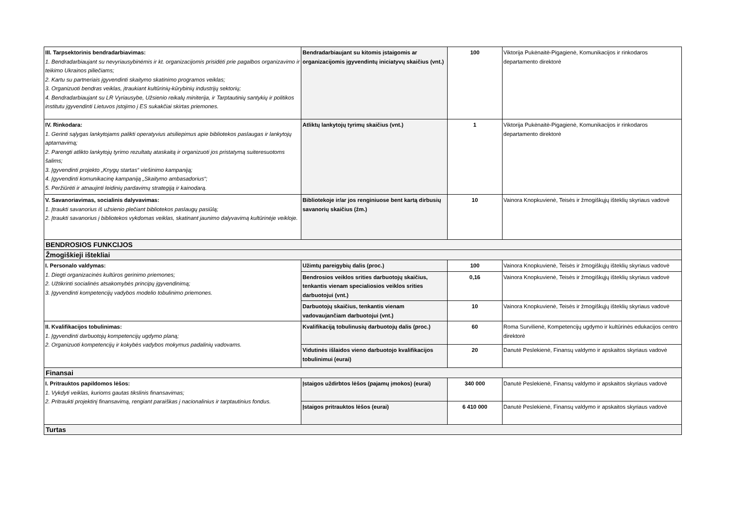| III. Tarpsektorinis bendradarbiavimas: 1. Bendradarbiaujant su nevyriausybinėmis ir kt. organizacijomis prisidėti prie pagalbos organizavimo ir teikimo Ukrainos piliečiams; 2. Kartu su partneriais įgyvendinti skaitymo skatinimo programos veiklas; 3. Organizuoti bendras veiklas, įtraukiant kultūrinių-kūrybinių industrijų sektorių; 4. Bendradarbiaujant su LR Vyriausybe, Užsienio reikalų miniterija, ir Tarptautinių santykių ir politikos institutu įgyvendinti Lietuvos įstojimo į ES sukakčiai skirtas priemones. | Bendradarbiaujant su kitomis įstaigomis ar organizacijomis įgyvendintų iniciatyvų skaičius (vnt.) | 100 | Viktorija Pukėnaitė-Pigagienė, Komunikacijos ir rinkodaros departamento direktorė |
| IV. Rinkodara: 1. Gerinti sąlygas lankytojams palikti operatyvius atsiliepimus apie bibliotekos paslaugas ir lankytojų aptarnavimą; 2. Parengti atlikto lankytojų tyrimo rezultatų ataskaitą ir organizuoti jos pristatymą suiteresuotoms šalims; 3. Įgyvendinti projekto „Knygų startas“ viešinimo kampaniją; 4. Įgyvendinti komunikacinę kampaniją „Skaitymo ambasadorius“; 5. Peržiūrėti ir atnaujinti leidinių pardavimų strategiją ir kainodarą. | Atliktų lankytojų tyrimų skaičius (vnt.) | 1 | Viktorija Pukėnaitė-Pigagienė, Komunikacijos ir rinkodaros departamento direktorė |
| V. Savanoriavimas, socialinis dalyvavimas: 1. Įtraukti savanorius iš užsienio plečiant bibliotekos paslaugų pasiūlą; 2. Įtraukti savanorius į bibliotekos vykdomas veiklas, skatinant jaunimo dalyvavimą kultūrinėje veikloje. | Bibliotekoje ir/ar jos renginiuose bent kartą dirbusių savanorių skaičius (žm.) | 10 | Vainora Knopkuvienė, Teisės ir žmogiškųjų išteklių skyriaus vadovė |
| BENDROSIOS FUNKCIJOS | | | |
| Žmogiškieji ištekliai | | | |
| I. Personalo valdymas: 1. Diegti organizacinės kultūros gerinimo priemones; 2. Užtikrinti socialinės atsakomybės principų įgyvendinimą; 3. Įgyvendinti kompetencijų vadybos modelio tobulinimo priemones. | Užimtų pareigybių dalis (proc.) | 100 | Vainora Knopkuvienė, Teisės ir žmogiškųjų išteklių skyriaus vadovė |
| | Bendrosios veiklos srities darbuotojų skaičius, tenkantis vienam specialiosios veiklos srities darbuotojui (vnt.) | 0,16 | Vainora Knopkuvienė, Teisės ir žmogiškųjų išteklių skyriaus vadovė |
| | Darbuotojų skaičius, tenkantis vienam vadovaujančiam darbuotojui (vnt.) | 10 | Vainora Knopkuvienė, Teisės ir žmogiškųjų išteklių skyriaus vadovė |
| II. Kvalifikacijos tobulinimas: 1. Įgyvendinti darbuotojų kompetencijų ugdymo planą; 2. Organizuoti kompetencijų ir kokybės vadybos mokymus padalinių vadovams. | Kvalifikaciją tobulinusių darbuotojų dalis (proc.) | 60 | Roma Survilienė, Kompetencijų ugdymo ir kultūrinės edukacijos centro direktorė |
| | Vidutinės išlaidos vieno darbuotojo kvalifikacijos tobulinimui (eurai) | 20 | Danutė Peslekienė, Finansų valdymo ir apskaitos skyriaus vadovė |
| Finansai | | | |
| I. Pritrauktos papildomos lėšos: 1. Vykdyti veiklas, kurioms gautas tikslinis finansavimas; 2. Pritraukti projektinį finansavimą, rengiant paraiškas į nacionalinius ir tarptautinius fondus. | Įstaigos uždirbtos lėšos (pajamų įmokos) (eurai) | 340 000 | Danutė Peslekienė, Finansų valdymo ir apskaitos skyriaus vadovė |
| | Įstaigos pritrauktos lėšos (eurai) | 6 410 000 | Danutė Peslekienė, Finansų valdymo ir apskaitos skyriaus vadovė |
| Turtas | | | |